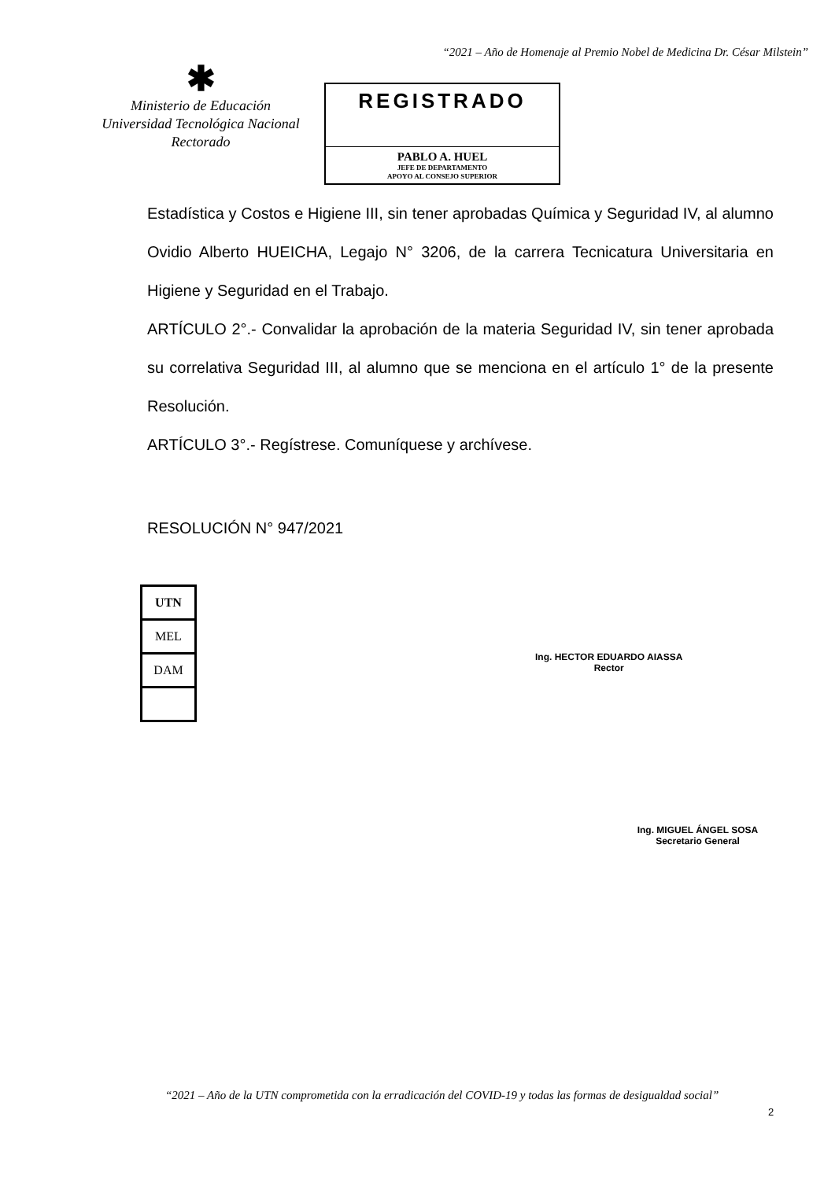“2021 – Año de Homenaje al Premio Nobel de Medicina Dr. César Milstein”
✱
Ministerio de Educación
Universidad Tecnológica Nacional
Rectorado
REGISTRADO
PABLO A. HUEL
JEFE DE DEPARTAMENTO
APOYO AL CONSEJO SUPERIOR
Estadística y Costos e Higiene III, sin tener aprobadas Química y Seguridad IV, al alumno Ovidio Alberto HUEICHA, Legajo N° 3206, de la carrera Tecnicatura Universitaria en Higiene y Seguridad en el Trabajo.
ARTÍCULO 2°.- Convalidar la aprobación de la materia Seguridad IV, sin tener aprobada su correlativa Seguridad III, al alumno que se menciona en el artículo 1° de la presente Resolución.
ARTÍCULO 3°.- Regístrese. Comuníquese y archívese.
RESOLUCIÓN N° 947/2021
| UTN |
| MEL |
| DAM |
Ing. HECTOR EDUARDO AIASSA
Rector
Ing. MIGUEL ÁNGEL SOSA
Secretario General
“2021 – Año de la UTN comprometida con la erradicación del COVID-19 y todas las formas de desigualdad social”
2